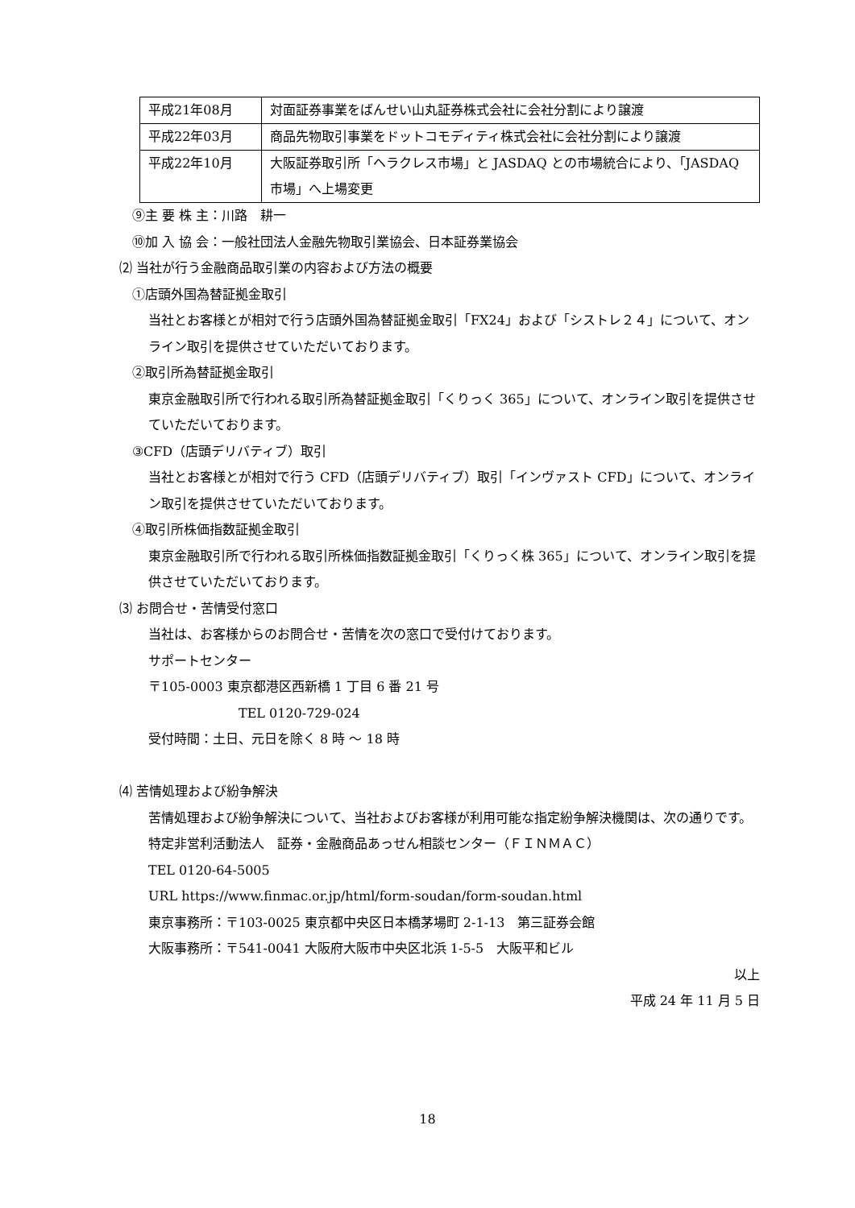| 平成21年08月 | 対面証券事業をばんせい山丸証券株式会社に会社分割により譲渡 |
| 平成22年03月 | 商品先物取引事業をドットコモディティ株式会社に会社分割により譲渡 |
| 平成22年10月 | 大阪証券取引所「ヘラクレス市場」と JASDAQ との市場統合により、「JASDAQ 市場」へ上場変更 |
⑨主 要 株 主：川路　耕一
⑩加 入 協 会：一般社団法人金融先物取引業協会、日本証券業協会
⑵ 当社が行う金融商品取引業の内容および方法の概要
①店頭外国為替証拠金取引
当社とお客様とが相対で行う店頭外国為替証拠金取引「FX24」および「シストレ２４」について、オンライン取引を提供させていただいております。
②取引所為替証拠金取引
東京金融取引所で行われる取引所為替証拠金取引「くりっく 365」について、オンライン取引を提供させていただいております。
③CFD（店頭デリバティブ）取引
当社とお客様とが相対で行う CFD（店頭デリバティブ）取引「インヴァスト CFD」について、オンライン取引を提供させていただいております。
④取引所株価指数証拠金取引
東京金融取引所で行われる取引所株価指数証拠金取引「くりっく株 365」について、オンライン取引を提供させていただいております。
⑶ お問合せ・苦情受付窓口
当社は、お客様からのお問合せ・苦情を次の窓口で受付けております。
サポートセンター
〒105-0003 東京都港区西新橋 1 丁目 6 番 21 号
TEL 0120-729-024
受付時間：土日、元日を除く 8 時 ～ 18 時
⑷ 苦情処理および紛争解決
苦情処理および紛争解決について、当社およびお客様が利用可能な指定紛争解決機関は、次の通りです。
特定非営利活動法人　証券・金融商品あっせん相談センター（ＦＩＮＭＡＣ）
TEL 0120-64-5005
URL https://www.finmac.or.jp/html/form-soudan/form-soudan.html
東京事務所：〒103-0025 東京都中央区日本橋茅場町 2-1-13　第三証券会館
大阪事務所：〒541-0041 大阪府大阪市中央区北浜 1-5-5　大阪平和ビル
以上
平成 24 年 11 月 5 日
18